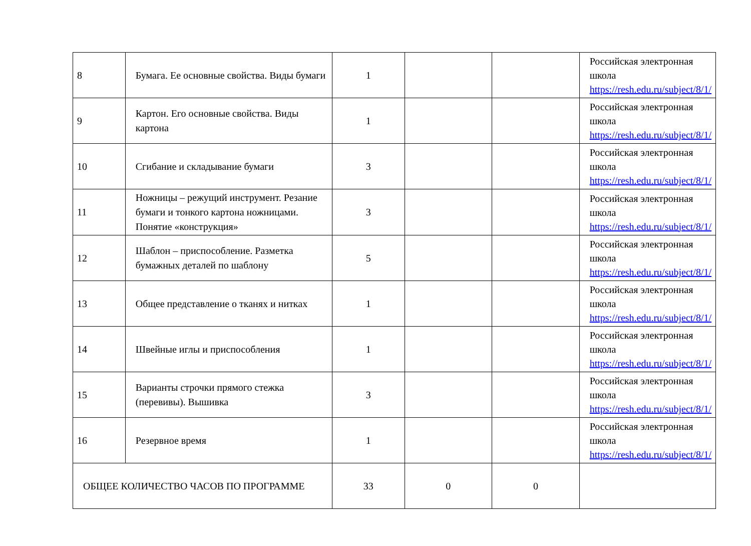| 8 | Бумага. Ее основные свойства. Виды бумаги | 1 | | | Российская электронная школа https://resh.edu.ru/subject/8/1/ |
| 9 | Картон. Его основные свойства. Виды картона | 1 | | | Российская электронная школа https://resh.edu.ru/subject/8/1/ |
| 10 | Сгибание и складывание бумаги | 3 | | | Российская электронная школа https://resh.edu.ru/subject/8/1/ |
| 11 | Ножницы – режущий инструмент. Резание бумаги и тонкого картона ножницами. Понятие «конструкция» | 3 | | | Российская электронная школа https://resh.edu.ru/subject/8/1/ |
| 12 | Шаблон – приспособление. Разметка бумажных деталей по шаблону | 5 | | | Российская электронная школа https://resh.edu.ru/subject/8/1/ |
| 13 | Общее представление о тканях и нитках | 1 | | | Российская электронная школа https://resh.edu.ru/subject/8/1/ |
| 14 | Швейные иглы и приспособления | 1 | | | Российская электронная школа https://resh.edu.ru/subject/8/1/ |
| 15 | Варианты строчки прямого стежка (перевивы). Вышивка | 3 | | | Российская электронная школа https://resh.edu.ru/subject/8/1/ |
| 16 | Резервное время | 1 | | | Российская электронная школа https://resh.edu.ru/subject/8/1/ |
| ОБЩЕЕ КОЛИЧЕСТВО ЧАСОВ ПО ПРОГРАММЕ | | 33 | 0 | 0 | |